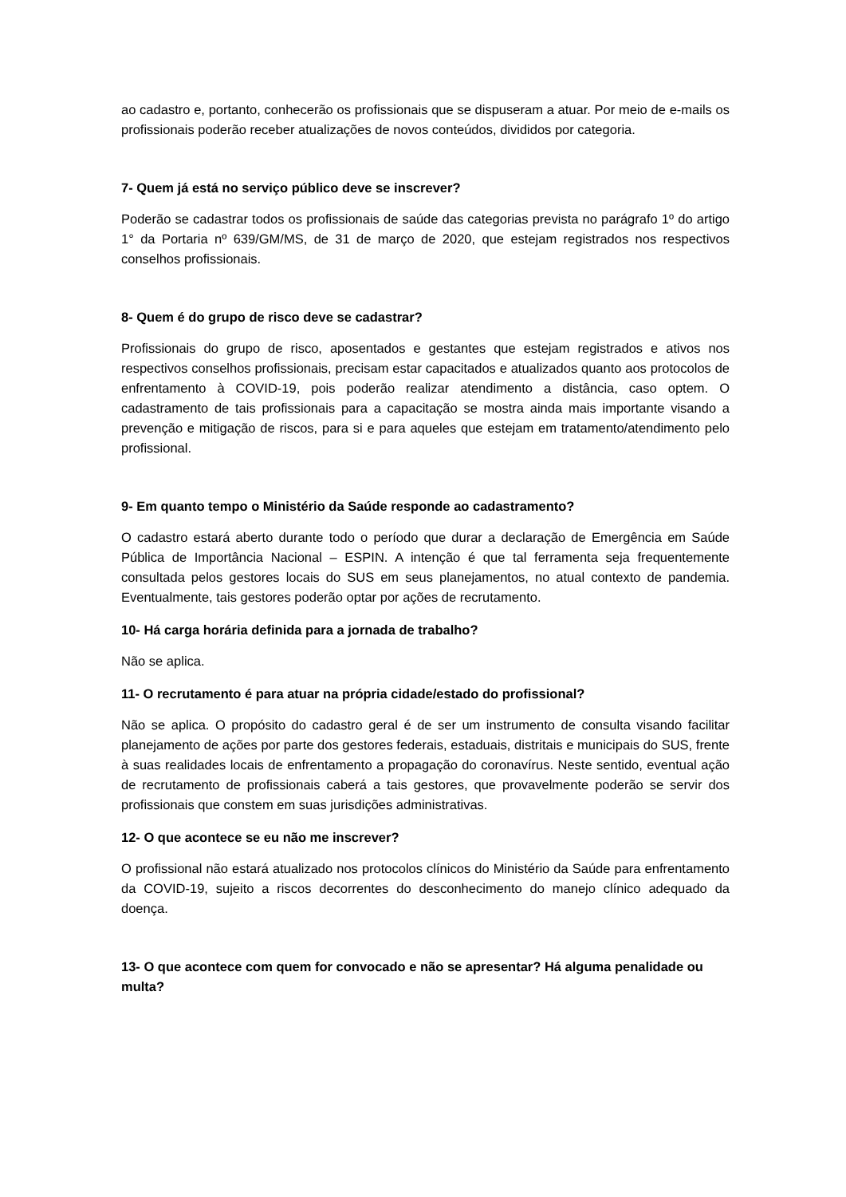ao cadastro e, portanto, conhecerão os profissionais que se dispuseram a atuar. Por meio de e-mails os profissionais poderão receber atualizações de novos conteúdos, divididos por categoria.
7- Quem já está no serviço público deve se inscrever?
Poderão se cadastrar todos os profissionais de saúde das categorias prevista no parágrafo 1º do artigo 1° da Portaria nº 639/GM/MS, de 31 de março de 2020, que estejam registrados nos respectivos conselhos profissionais.
8- Quem é do grupo de risco deve se cadastrar?
Profissionais do grupo de risco, aposentados e gestantes que estejam registrados e ativos nos respectivos conselhos profissionais, precisam estar capacitados e atualizados quanto aos protocolos de enfrentamento à COVID-19, pois poderão realizar atendimento a distância, caso optem. O cadastramento de tais profissionais para a capacitação se mostra ainda mais importante visando a prevenção e mitigação de riscos, para si e para aqueles que estejam em tratamento/atendimento pelo profissional.
9- Em quanto tempo o Ministério da Saúde responde ao cadastramento?
O cadastro estará aberto durante todo o período que durar a declaração de Emergência em Saúde Pública de Importância Nacional – ESPIN. A intenção é que tal ferramenta seja frequentemente consultada pelos gestores locais do SUS em seus planejamentos, no atual contexto de pandemia. Eventualmente, tais gestores poderão optar por ações de recrutamento.
10- Há carga horária definida para a jornada de trabalho?
Não se aplica.
11- O recrutamento é para atuar na própria cidade/estado do profissional?
Não se aplica. O propósito do cadastro geral é de ser um instrumento de consulta visando facilitar planejamento de ações por parte dos gestores federais, estaduais, distritais e municipais do SUS, frente à suas realidades locais de enfrentamento a propagação do coronavírus. Neste sentido, eventual ação de recrutamento de profissionais caberá a tais gestores, que provavelmente poderão se servir dos profissionais que constem em suas jurisdições administrativas.
12- O que acontece se eu não me inscrever?
O profissional não estará atualizado nos protocolos clínicos do Ministério da Saúde para enfrentamento da COVID-19, sujeito a riscos decorrentes do desconhecimento do manejo clínico adequado da doença.
13- O que acontece com quem for convocado e não se apresentar? Há alguma penalidade ou multa?